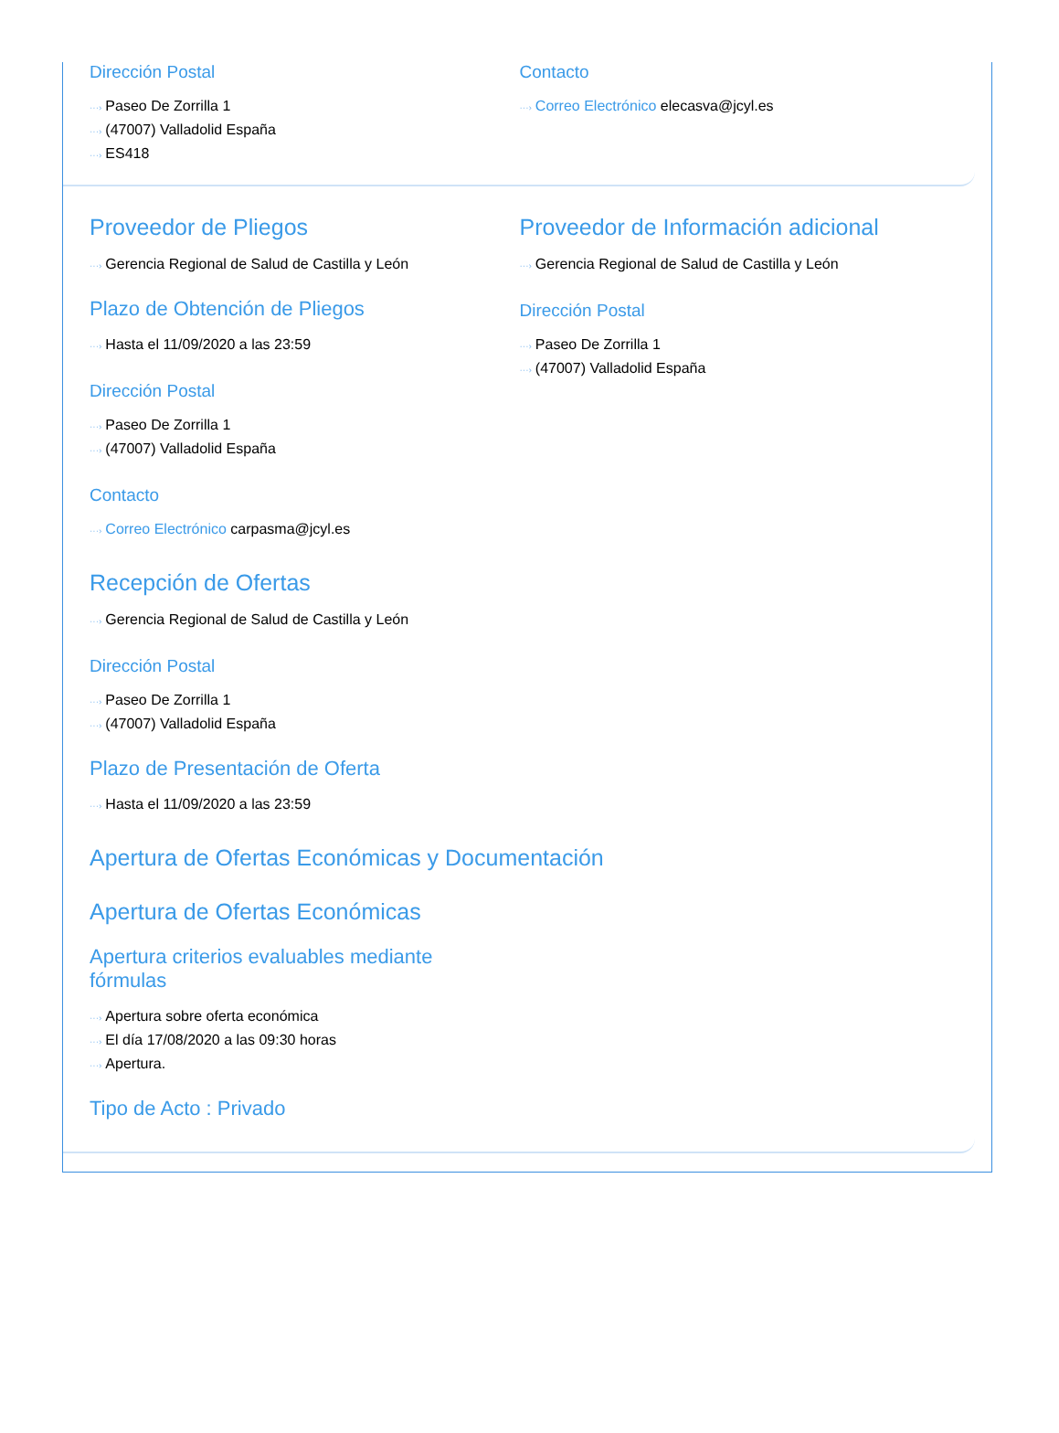Dirección Postal
···› Paseo De Zorrilla 1
···› (47007) Valladolid España
···› ES418
Contacto
···› Correo Electrónico elecasva@jcyl.es
Proveedor de Pliegos
···› Gerencia Regional de Salud de Castilla y León
Plazo de Obtención de Pliegos
···› Hasta el 11/09/2020 a las 23:59
Dirección Postal
···› Paseo De Zorrilla 1
···› (47007) Valladolid España
Contacto
···› Correo Electrónico carpasma@jcyl.es
Proveedor de Información adicional
···› Gerencia Regional de Salud de Castilla y León
Dirección Postal
···› Paseo De Zorrilla 1
···› (47007) Valladolid España
Recepción de Ofertas
···› Gerencia Regional de Salud de Castilla y León
Dirección Postal
···› Paseo De Zorrilla 1
···› (47007) Valladolid España
Plazo de Presentación de Oferta
···› Hasta el 11/09/2020 a las 23:59
Apertura de Ofertas Económicas y Documentación
Apertura de Ofertas Económicas
Apertura criterios evaluables mediante fórmulas
···› Apertura sobre oferta económica
···› El día 17/08/2020 a las 09:30 horas
···› Apertura.
Tipo de Acto : Privado